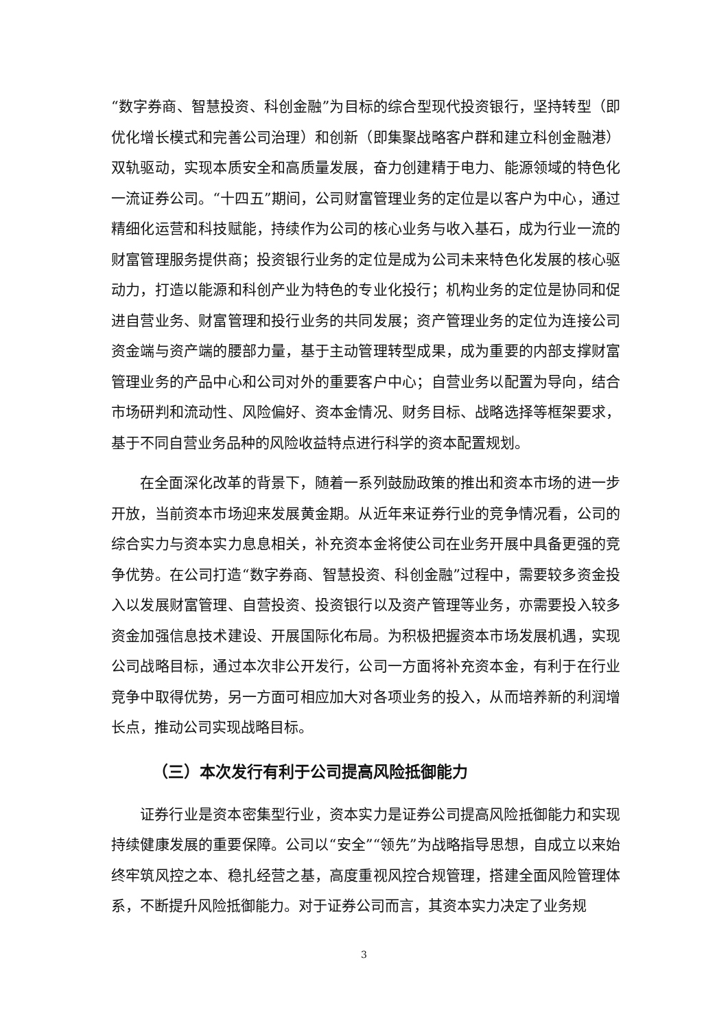“数字券商、智慧投资、科创金融”为目标的综合型现代投资银行，坚持转型（即优化增长模式和完善公司治理）和创新（即集聚战略客户群和建立科创金融港）双轨驱动，实现本质安全和高质量发展，奋力创建精于电力、能源领域的特色化一流证券公司。“十四五”期间，公司财富管理业务的定位是以客户为中心，通过精细化运营和科技赋能，持续作为公司的核心业务与收入基石，成为行业一流的财富管理服务提供商；投资银行业务的定位是成为公司未来特色化发展的核心驱动力，打造以能源和科创产业为特色的专业化投行；机构业务的定位是协同和促进自营业务、财富管理和投行业务的共同发展；资产管理业务的定位为连接公司资金端与资产端的腰部力量，基于主动管理转型成果，成为重要的内部支撑财富管理业务的产品中心和公司对外的重要客户中心；自营业务以配置为导向，结合市场研判和流动性、风险偏好、资本金情况、财务目标、战略选择等框架要求，基于不同自营业务品种的风险收益特点进行科学的资本配置规划。
在全面深化改革的背景下，随着一系列鼓励政策的推出和资本市场的进一步开放，当前资本市场迎来发展黄金期。从近年来证券行业的竞争情况看，公司的综合实力与资本实力息息相关，补充资本金将使公司在业务开展中具备更强的竞争优势。在公司打造“数字券商、智慧投资、科创金融”过程中，需要较多资金投入以发展财富管理、自营投资、投资银行以及资产管理等业务，亦需要投入较多资金加强信息技术建设、开展国际化布局。为积极把握资本市场发展机遇，实现公司战略目标，通过本次非公开发行，公司一方面将补充资本金，有利于在行业竞争中取得优势，另一方面可相应加大对各项业务的投入，从而培养新的利润增长点，推动公司实现战略目标。
（三）本次发行有利于公司提高风险抵御能力
证券行业是资本密集型行业，资本实力是证券公司提高风险抵御能力和实现持续健康发展的重要保障。公司以“安全”“领先”为战略指导思想，自成立以来始终牢筑风控之本、稳扎经营之基，高度重视风控合规管理，搭建全面风险管理体系，不断提升风险抵御能力。对于证券公司而言，其资本实力决定了业务规
3